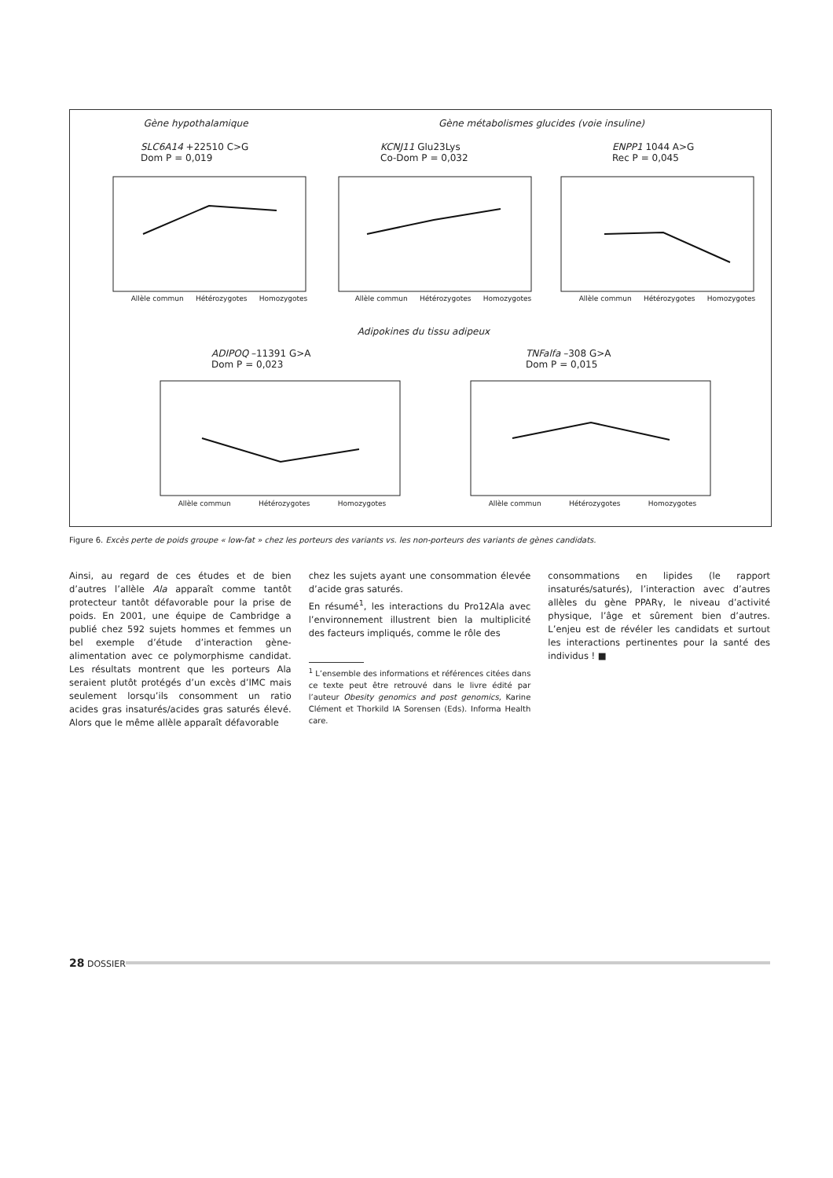Gène hypothalamique Gène métabolismes glucides (voie insuline)
SLC6A14 +22510 C>G
Dom P = 0,019
KCNJ11 Glu23Lys
Co-Dom P = 0,032
ENPP1 1044 A>G
Rec P = 0,045
Adipokines du tissu adipeux
ADIPOQ –11391 G>A
Dom P = 0,023
TNFalfa –308 G>A
Dom P = 0,015
Allèle commun Hétérozygotes Homozygotes Allèle commun Hétérozygotes Homozygotes Allèle commun Hétérozygotes Homozygotes
Allèle commun Hétérozygotes Homozygotes Allèle commun Hétérozygotes Homozygotes
Figure 6. Excès perte de poids groupe « low-fat » chez les porteurs des variants vs. les non-porteurs des variants de gènes candidats.
Ainsi, au regard de ces études et de bien d’autres l’allèle Ala apparaît comme tantôt protecteur tantôt défavorable pour la prise de poids. En 2001, une équipe de Cambridge a publié chez 592 sujets hommes et femmes un bel exemple d’étude d’interaction gène-alimentation avec ce polymorphisme candidat. Les résultats montrent que les porteurs Ala seraient plutôt protégés d’un excès d’IMC mais seulement lorsqu’ils consomment un ratio acides gras insaturés/acides gras saturés élevé. Alors que le même allèle apparaît défavorable
chez les sujets ayant une consommation élevée d’acide gras saturés.
En résumé<sup>1</sup>, les interactions du Pro12Ala avec l’environnement illustrent bien la multiplicité des facteurs impliqués, comme le rôle des
<sup>1</sup> L’ensemble des informations et références citées dans ce texte peut être retrouvé dans le livre édité par l’auteur Obesity genomics and post genomics, Karine Clément et Thorkild IA Sorensen (Eds). Informa Health care.
consommations en lipides (le rapport insaturés/saturés), l’interaction avec d’autres allèles du gène PPARγ, le niveau d’activité physique, l’âge et sûrement bien d’autres. L’enjeu est de révéler les candidats et surtout les interactions pertinentes pour la santé des individus ! ■
28 DOSSIER